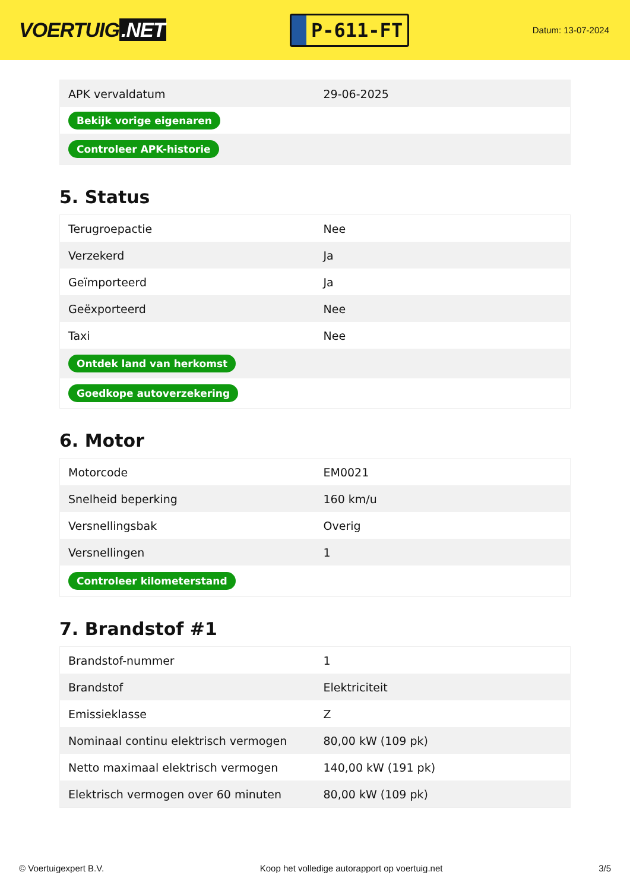VOERTUIG.NET
P-611-FT
Datum: 13-07-2024
| APK vervaldatum | 29-06-2025 |
| Bekijk vorige eigenaren | |
| Controleer APK-historie | |
5. Status
| Terugroepactie | Nee |
| Verzekerd | Ja |
| Geïmporteerd | Ja |
| Geëxporteerd | Nee |
| Taxi | Nee |
| Ontdek land van herkomst | |
| Goedkope autoverzekering | |
6. Motor
| Motorcode | EM0021 |
| Snelheid beperking | 160 km/u |
| Versnellingsbak | Overig |
| Versnellingen | 1 |
| Controleer kilometerstand | |
7. Brandstof #1
| Brandstof-nummer | 1 |
| Brandstof | Elektriciteit |
| Emissieklasse | Z |
| Nominaal continu elektrisch vermogen | 80,00 kW (109 pk) |
| Netto maximaal elektrisch vermogen | 140,00 kW (191 pk) |
| Elektrisch vermogen over 60 minuten | 80,00 kW (109 pk) |
© Voertuigexpert B.V. Koop het volledige autorapport op voertuig.net 3/5